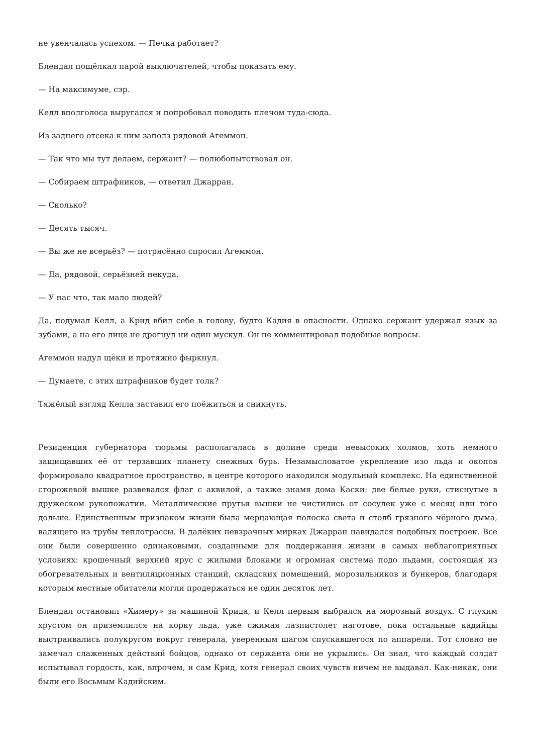не увенчалась успехом. — Печка работает?
Блендал пощёлкал парой выключателей, чтобы показать ему.
— На максимуме, сэр.
Келл вполголоса выругался и попробовал поводить плечом туда-сюда.
Из заднего отсека к ним заполз рядовой Агеммон.
— Так что мы тут делаем, сержант? — полюбопытствовал он.
— Собираем штрафников, — ответил Джарран.
— Сколько?
— Десять тысяч.
— Вы же не всерьёз? — потрясённо спросил Агеммон.
— Да, рядовой, серьёзней некуда.
— У нас что, так мало людей?
Да, подумал Келл, а Крид вбил себе в голову, будто Кадия в опасности. Однако сержант удержал язык за зубами, а на его лице не дрогнул ни один мускул. Он не комментировал подобные вопросы.
Агеммон надул щёки и протяжно фыркнул.
— Думаете, с этих штрафников будет толк?
Тяжёлый взгляд Келла заставил его поёжиться и сникнуть.
Резиденция губернатора тюрьмы располагалась в долине среди невысоких холмов, хоть немного защищавших её от терзавших планету снежных бурь. Незамысловатое укрепление изо льда и окопов формировало квадратное пространство, в центре которого находился модульный комплекс. На единственной сторожевой вышке развевался флаг с аквилой, а также знамя дома Каски: две белые руки, стиснутые в дружеском рукопожатии. Металлические прутья вышки не чистились от сосулек уже с месяц или того дольше. Единственным признаком жизни была мерцающая полоска света и столб грязного чёрного дыма, валящего из трубы теплотрассы. В далёких невзрачных мирках Джарран навидался подобных построек. Все они были совершенно одинаковыми, созданными для поддержания жизни в самых неблагоприятных условиях: крошечный верхний ярус с жилыми блоками и огромная система подо льдами, состоящая из обогревательных и вентиляционных станций, складских помещений, морозильников и бункеров, благодаря которым местные обитатели могли продержаться не один десяток лет.
Блендал остановил «Химеру» за машиной Крида, и Келл первым выбрался на морозный воздух. С глухим хрустом он приземлился на корку льда, уже сжимая лазпистолет наготове, пока остальные кадийцы выстраивались полукругом вокруг генерала, уверенным шагом спускавшегося по аппарели. Тот словно не замечал слаженных действий бойцов, однако от сержанта они не укрылись. Он знал, что каждый солдат испытывал гордость, как, впрочем, и сам Крид, хотя генерал своих чувств ничем не выдавал. Как-никак, они были его Восьмым Кадийским.